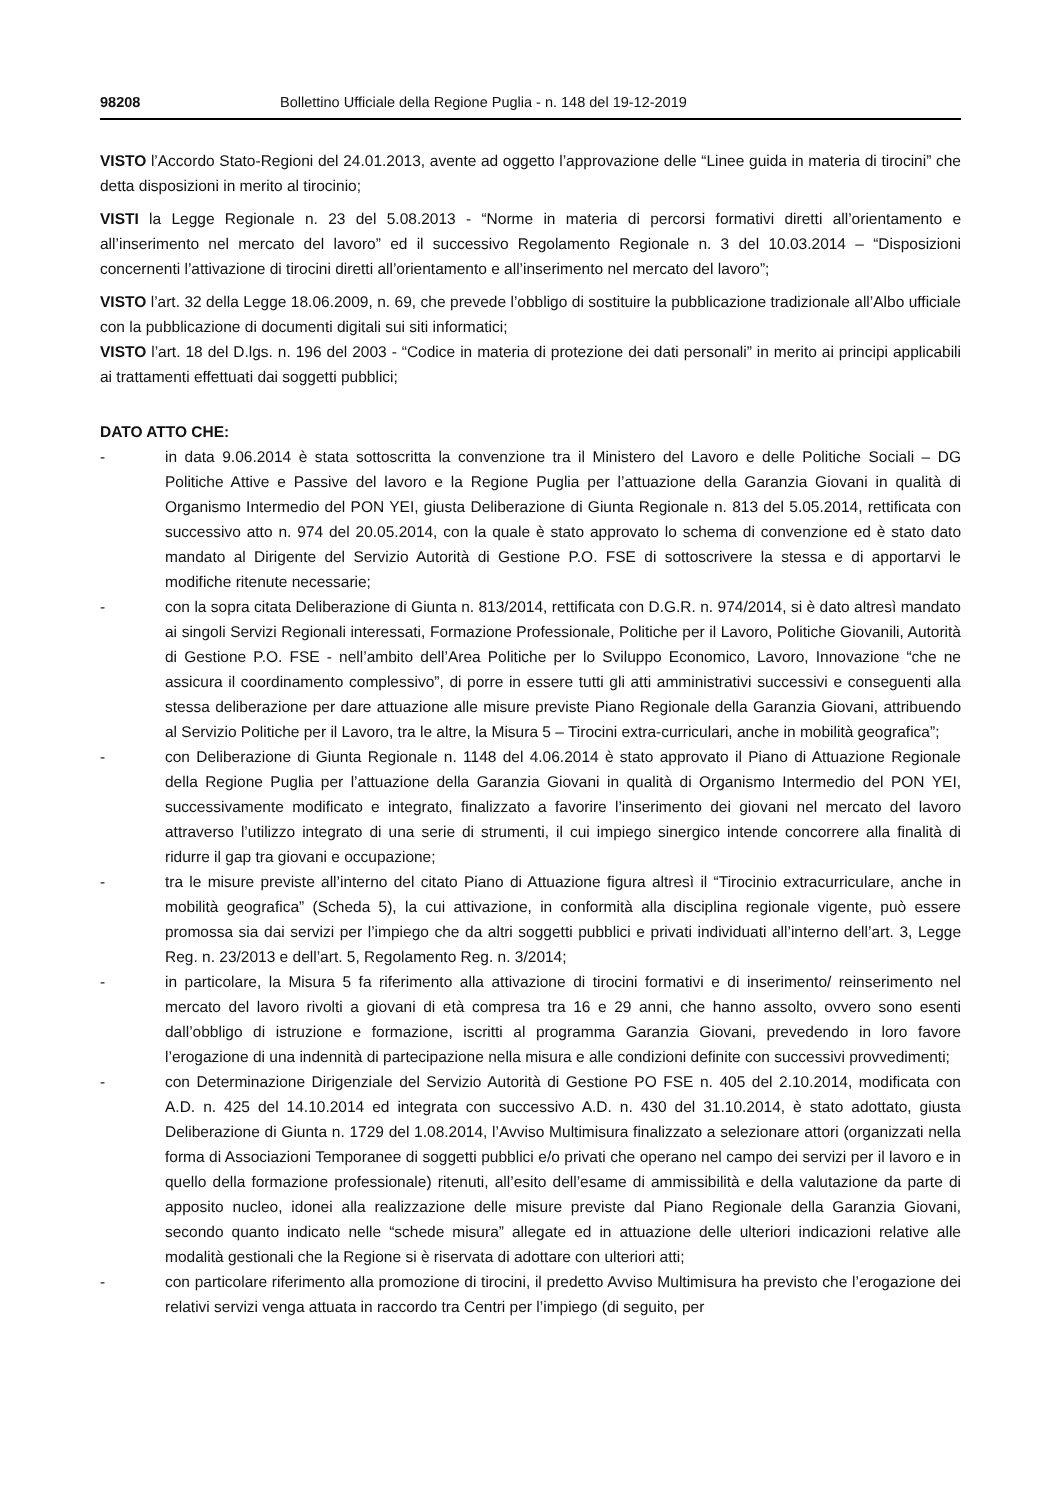98208 Bollettino Ufficiale della Regione Puglia - n. 148 del 19-12-2019
VISTO l’Accordo Stato-Regioni del 24.01.2013, avente ad oggetto l’approvazione delle “Linee guida in materia di tirocini” che detta disposizioni in merito al tirocinio;
VISTI la Legge Regionale n. 23 del 5.08.2013 - “Norme in materia di percorsi formativi diretti all’orientamento e all’inserimento nel mercato del lavoro” ed il successivo Regolamento Regionale n. 3 del 10.03.2014 – “Disposizioni concernenti l’attivazione di tirocini diretti all’orientamento e all’inserimento nel mercato del lavoro”;
VISTO l’art. 32 della Legge 18.06.2009, n. 69, che prevede l’obbligo di sostituire la pubblicazione tradizionale all’Albo ufficiale con la pubblicazione di documenti digitali sui siti informatici;
VISTO l’art. 18 del D.lgs. n. 196 del 2003 - “Codice in materia di protezione dei dati personali” in merito ai principi applicabili ai trattamenti effettuati dai soggetti pubblici;
DATO ATTO CHE:
- in data 9.06.2014 è stata sottoscritta la convenzione tra il Ministero del Lavoro e delle Politiche Sociali – DG Politiche Attive e Passive del lavoro e la Regione Puglia per l’attuazione della Garanzia Giovani in qualità di Organismo Intermedio del PON YEI, giusta Deliberazione di Giunta Regionale n. 813 del 5.05.2014, rettificata con successivo atto n. 974 del 20.05.2014, con la quale è stato approvato lo schema di convenzione ed è stato dato mandato al Dirigente del Servizio Autorità di Gestione P.O. FSE di sottoscrivere la stessa e di apportarvi le modifiche ritenute necessarie;
- con la sopra citata Deliberazione di Giunta n. 813/2014, rettificata con D.G.R. n. 974/2014, si è dato altresì mandato ai singoli Servizi Regionali interessati, Formazione Professionale, Politiche per il Lavoro, Politiche Giovanili, Autorità di Gestione P.O. FSE - nell’ambito dell’Area Politiche per lo Sviluppo Economico, Lavoro, Innovazione “che ne assicura il coordinamento complessivo”, di porre in essere tutti gli atti amministrativi successivi e conseguenti alla stessa deliberazione per dare attuazione alle misure previste Piano Regionale della Garanzia Giovani, attribuendo al Servizio Politiche per il Lavoro, tra le altre, la Misura 5 – Tirocini extra-curriculari, anche in mobilità geografica”;
- con Deliberazione di Giunta Regionale n. 1148 del 4.06.2014 è stato approvato il Piano di Attuazione Regionale della Regione Puglia per l’attuazione della Garanzia Giovani in qualità di Organismo Intermedio del PON YEI, successivamente modificato e integrato, finalizzato a favorire l’inserimento dei giovani nel mercato del lavoro attraverso l’utilizzo integrato di una serie di strumenti, il cui impiego sinergico intende concorrere alla finalità di ridurre il gap tra giovani e occupazione;
- tra le misure previste all’interno del citato Piano di Attuazione figura altresì il “Tirocinio extracurriculare, anche in mobilità geografica” (Scheda 5), la cui attivazione, in conformità alla disciplina regionale vigente, può essere promossa sia dai servizi per l’impiego che da altri soggetti pubblici e privati individuati all’interno dell’art. 3, Legge Reg. n. 23/2013 e dell’art. 5, Regolamento Reg. n. 3/2014;
- in particolare, la Misura 5 fa riferimento alla attivazione di tirocini formativi e di inserimento/ reinserimento nel mercato del lavoro rivolti a giovani di età compresa tra 16 e 29 anni, che hanno assolto, ovvero sono esenti dall’obbligo di istruzione e formazione, iscritti al programma Garanzia Giovani, prevedendo in loro favore l’erogazione di una indennità di partecipazione nella misura e alle condizioni definite con successivi provvedimenti;
- con Determinazione Dirigenziale del Servizio Autorità di Gestione PO FSE n. 405 del 2.10.2014, modificata con A.D. n. 425 del 14.10.2014 ed integrata con successivo A.D. n. 430 del 31.10.2014, è stato adottato, giusta Deliberazione di Giunta n. 1729 del 1.08.2014, l’Avviso Multimisura finalizzato a selezionare attori (organizzati nella forma di Associazioni Temporanee di soggetti pubblici e/o privati che operano nel campo dei servizi per il lavoro e in quello della formazione professionale) ritenuti, all’esito dell’esame di ammissibilità e della valutazione da parte di apposito nucleo, idonei alla realizzazione delle misure previste dal Piano Regionale della Garanzia Giovani, secondo quanto indicato nelle “schede misura” allegate ed in attuazione delle ulteriori indicazioni relative alle modalità gestionali che la Regione si è riservata di adottare con ulteriori atti;
- con particolare riferimento alla promozione di tirocini, il predetto Avviso Multimisura ha previsto che l’erogazione dei relativi servizi venga attuata in raccordo tra Centri per l’impiego (di seguito, per